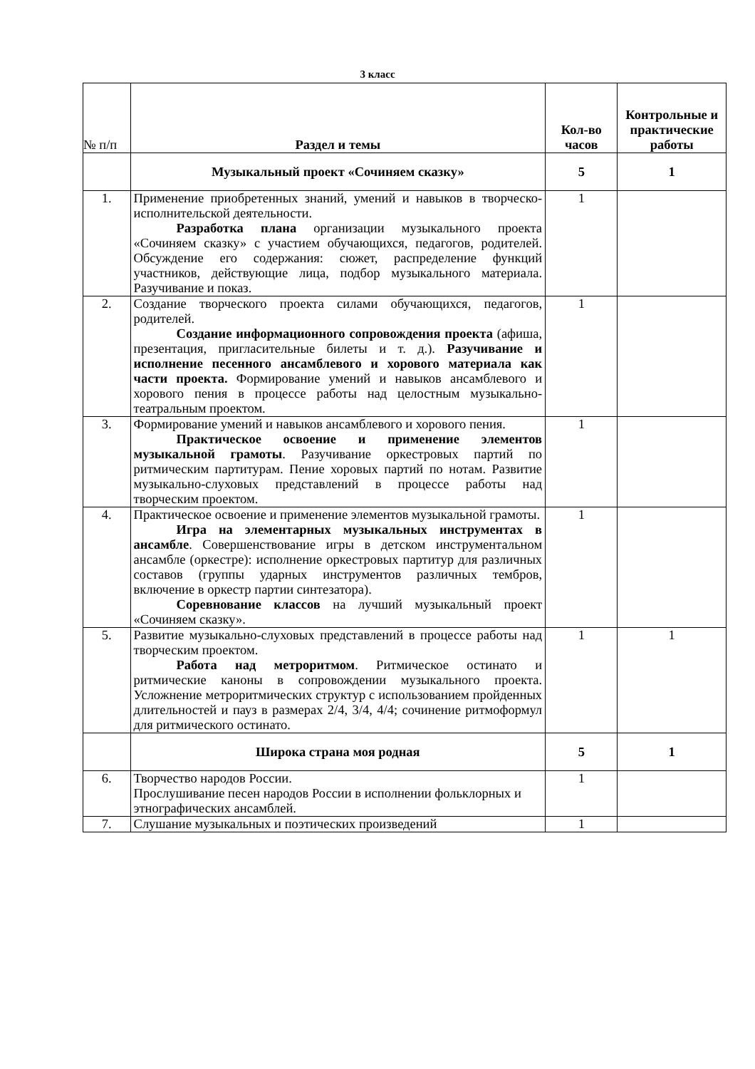3 класс
| № п/п | Раздел и темы | Кол-во часов | Контрольные и практические работы |
| --- | --- | --- | --- |
| | Музыкальный проект «Сочиняем сказку» | 5 | 1 |
| 1. | Применение приобретенных знаний, умений и навыков в творческо-исполнительской деятельности. Разработка плана организации музыкального проекта «Сочиняем сказку» с участием обучающихся, педагогов, родителей. Обсуждение его содержания: сюжет, распределение функций участников, действующие лица, подбор музыкального материала. Разучивание и показ. | 1 | |
| 2. | Создание творческого проекта силами обучающихся, педагогов, родителей. Создание информационного сопровождения проекта (афиша, презентация, пригласительные билеты и т. д.). Разучивание и исполнение песенного ансамблевого и хорового материала как части проекта. Формирование умений и навыков ансамблевого и хорового пения в процессе работы над целостным музыкально-театральным проектом. | 1 | |
| 3. | Формирование умений и навыков ансамблевого и хорового пения. Практическое освоение и применение элементов музыкальной грамоты . Разучивание оркестровых партий по ритмическим партитурам. Пение хоровых партий по нотам. Развитие музыкально-слуховых представлений в процессе работы над творческим проектом. | 1 | |
| 4. | Практическое освоение и применение элементов музыкальной грамоты. Игра на элементарных музыкальных инструментах в ансамбле . Совершенствование игры в детском инструментальном ансамбле (оркестре): исполнение оркестровых партитур для различных составов (группы ударных инструментов различных тембров, включение в оркестр партии синтезатора). Соревнование классов на лучший музыкальный проект «Сочиняем сказку». | 1 | |
| 5. | Развитие музыкально-слуховых представлений в процессе работы над творческим проектом. Работа над метроритмом . Ритмическое остинато и ритмические каноны в сопровождении музыкального проекта. Усложнение метроритмических структур с использованием пройденных длительностей и пауз в размерах 2/4, 3/4, 4/4; сочинение ритмоформул для ритмического остинато. | 1 | 1 |
| | Широка страна моя родная | 5 | 1 |
| 6. | Творчество народов России. Прослушивание песен народов России в исполнении фольклорных и этнографических ансамблей. | 1 | |
| 7. | Слушание музыкальных и поэтических произведений | 1 | |